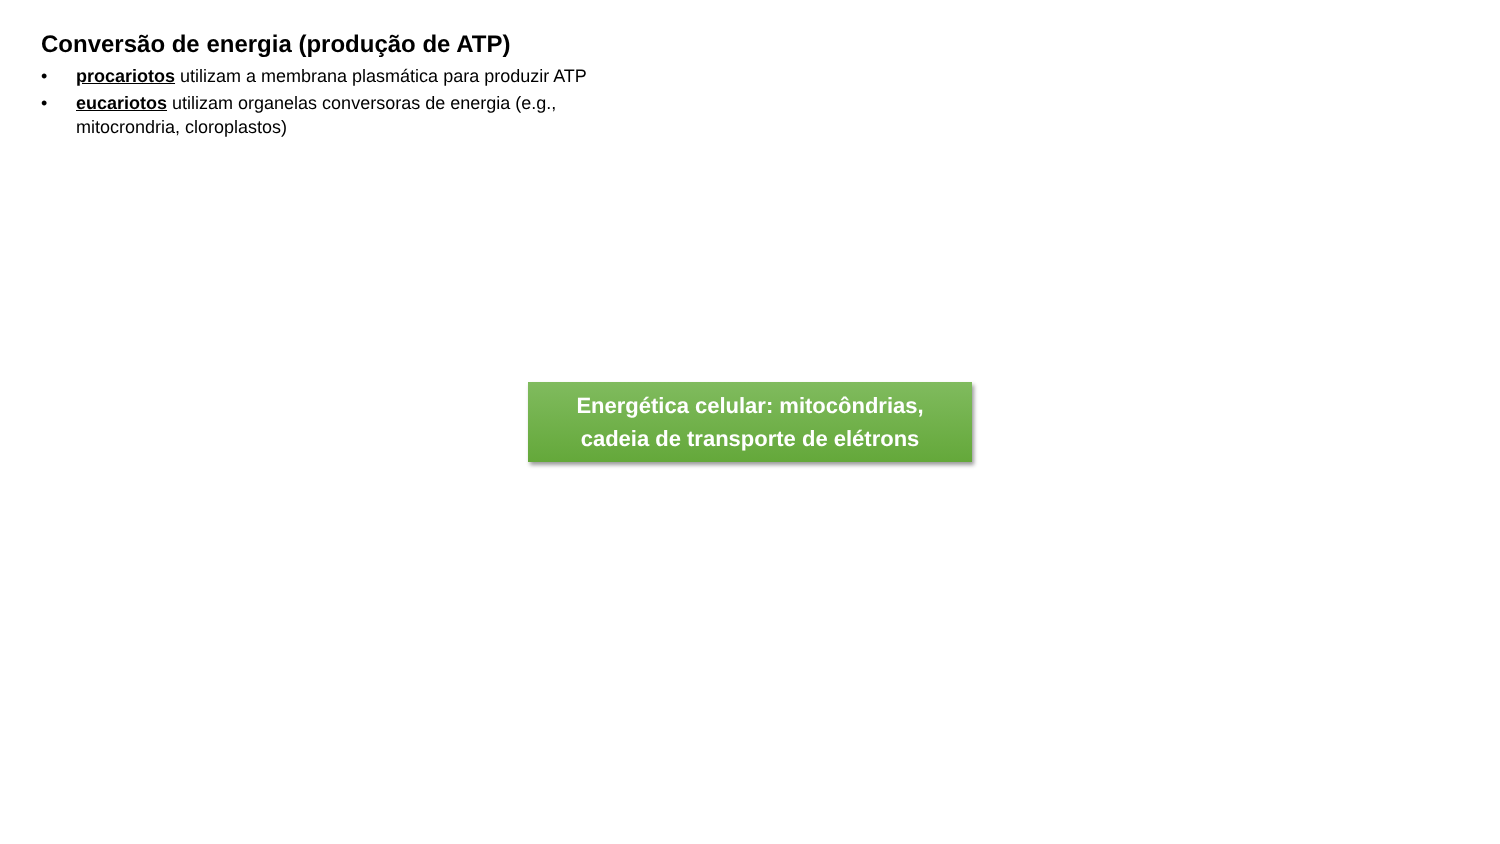Conversão de energia (produção de ATP)
• procariotos utilizam a membrana plasmática para produzir ATP
• eucariotos utilizam organelas conversoras de energia (e.g., mitocrondria, cloroplastos)
Energética celular: mitocôndrias,
cadeia de transporte de elétrons